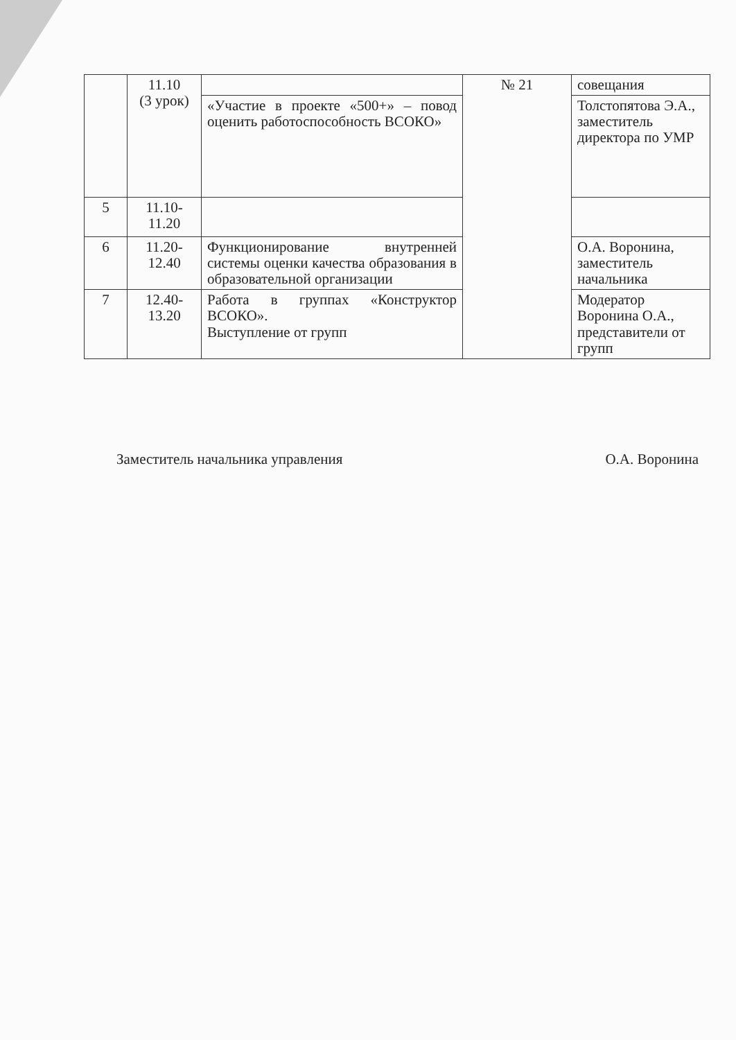| | 11.10 (3 урок) | | № 21 | совещания |
| | | «Участие в проекте «500+» – повод оценить работоспособность ВСОКО» | | Толстопятова Э.А., заместитель директора по УМР |
| 5 | 11.10- 11.20 | | | |
| 6 | 11.20- 12.40 | Функционирование внутренней системы оценки качества образования в образовательной организации | | О.А. Воронина, заместитель начальника |
| 7 | 12.40- 13.20 | Работа в группах «Конструктор ВСОКО». Выступление от групп | | Модератор Воронина О.А., представители от групп |
Заместитель начальника управления О.А. Воронина